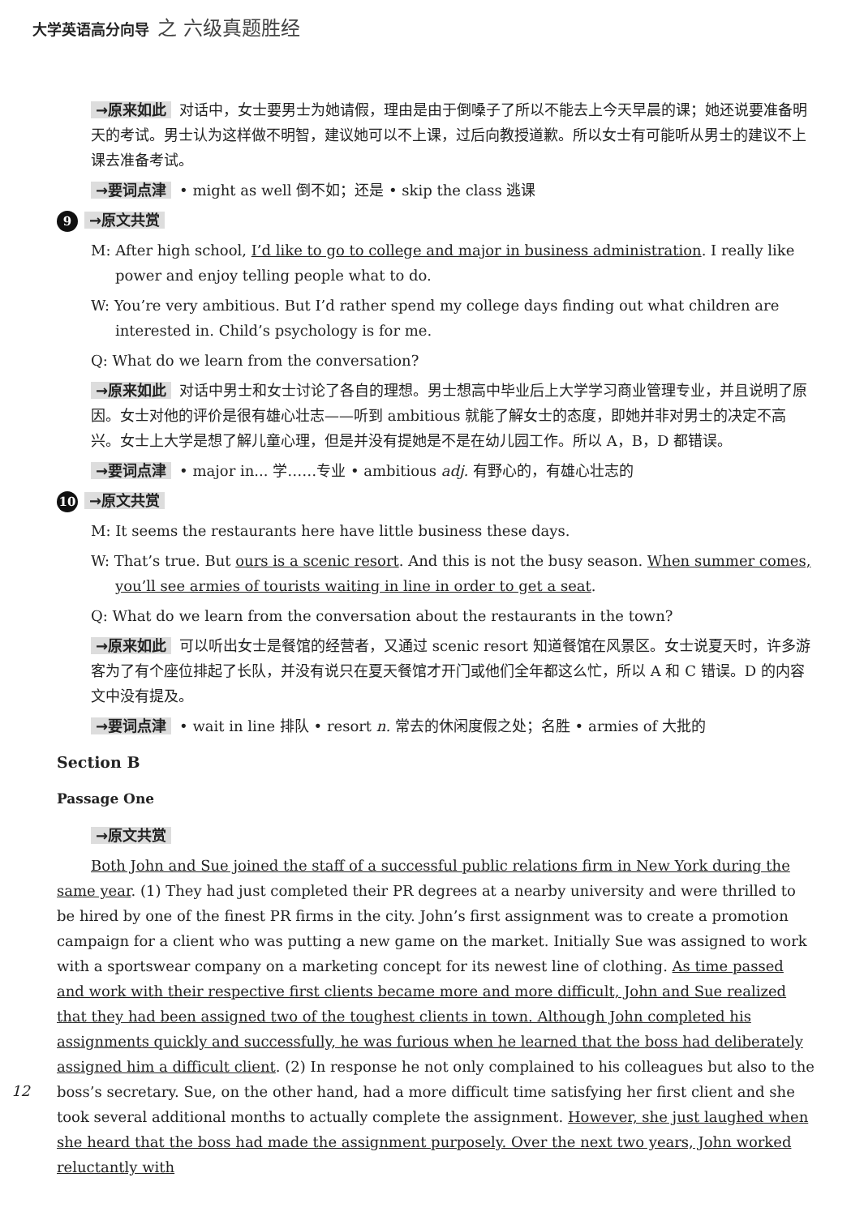大学英语高分向导 之 六级真题胜经
→原来如此 对话中，女士要男士为她请假，理由是由于倒嗓子了所以不能去上今天早晨的课；她还说要准备明天的考试。男士认为这样做不明智，建议她可以不上课，过后向教授道歉。所以女士有可能听从男士的建议不上课去准备考试。
→要词点津 • might as well 倒不如；还是 • skip the class 逃课
9 →原文共赏
M: After high school, I’d like to go to college and major in business administration. I really like power and enjoy telling people what to do.
W: You’re very ambitious. But I’d rather spend my college days finding out what children are interested in. Child’s psychology is for me.
Q: What do we learn from the conversation?
→原来如此 对话中男士和女士讨论了各自的理想。男士想高中毕业后上大学学习商业管理专业，并且说明了原因。女士对他的评价是很有雄心壮志——听到 ambitious 就能了解女士的态度，即她并非对男士的决定不高兴。女士上大学是想了解儿童心理，但是并没有提她是不是在幼儿园工作。所以 A，B，D 都错误。
→要词点津 • major in... 学……专业 • ambitious adj. 有野心的，有雄心壮志的
10 →原文共赏
M: It seems the restaurants here have little business these days.
W: That’s true. But ours is a scenic resort. And this is not the busy season. When summer comes, you’ll see armies of tourists waiting in line in order to get a seat.
Q: What do we learn from the conversation about the restaurants in the town?
→原来如此 可以听出女士是餐馆的经营者，又通过 scenic resort 知道餐馆在风景区。女士说夏天时，许多游客为了有个座位排起了长队，并没有说只在夏天餐馆才开门或他们全年都这么忙，所以 A 和 C 错误。D 的内容文中没有提及。
→要词点津 • wait in line 排队 • resort n. 常去的休闲度假之处；名胜 • armies of 大批的
Section B
Passage One
→原文共赏
Both John and Sue joined the staff of a successful public relations firm in New York during the same year. (1) They had just completed their PR degrees at a nearby university and were thrilled to be hired by one of the finest PR firms in the city. John’s first assignment was to create a promotion campaign for a client who was putting a new game on the market. Initially Sue was assigned to work with a sportswear company on a marketing concept for its newest line of clothing. As time passed and work with their respective first clients became more and more difficult, John and Sue realized that they had been assigned two of the toughest clients in town. Although John completed his assignments quickly and successfully, he was furious when he learned that the boss had deliberately assigned him a difficult client. (2) In response he not only complained to his colleagues but also to the boss’s secretary. Sue, on the other hand, had a more difficult time satisfying her first client and she took several additional months to actually complete the assignment. However, she just laughed when she heard that the boss had made the assignment purposely. Over the next two years, John worked reluctantly with
12